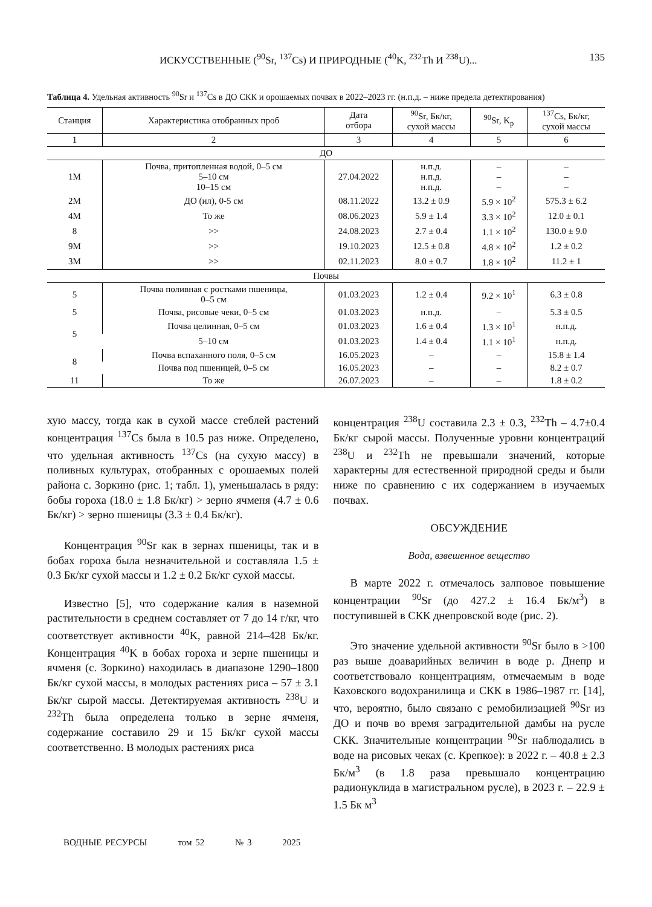ИСКУССТВЕННЫЕ (<sup>90</sup>Sr, <sup>137</sup>Cs) И ПРИРОДНЫЕ (<sup>40</sup>K, <sup>232</sup>Th И <sup>238</sup>U)... 135
Таблица 4. Удельная активность <sup>90</sup>Sr и <sup>137</sup>Cs в ДО СКК и орошаемых почвах в 2022–2023 гг. (н.п.д. – ниже предела детектирования)
| Станция | Характеристика отобранных проб | Дата отбора | <sup>90</sup>Sr, Бк/кг, сухой массы | <sup>90</sup>Sr, K<sub>p</sub> | <sup>137</sup>Cs, Бк/кг, сухой массы |
| --- | --- | --- | --- | --- | --- |
| 1 | 2 | 3 | 4 | 5 | 6 |
| ДО | | | | | |
| 1M | Почва, притопленная водой, 0–5 см 5–10 см 10–15 см | 27.04.2022 | н.п.д. н.п.д. н.п.д. | – – – | – – – |
| 2M | ДО (ил), 0-5 см | 08.11.2022 | 13.2 ± 0.9 | 5.9 × 10<sup>2</sup> | 575.3 ± 6.2 |
| 4M | То же | 08.06.2023 | 5.9 ± 1.4 | 3.3 × 10<sup>2</sup> | 12.0 ± 0.1 |
| 8 | >> | 24.08.2023 | 2.7 ± 0.4 | 1.1 × 10<sup>2</sup> | 130.0 ± 9.0 |
| 9M | >> | 19.10.2023 | 12.5 ± 0.8 | 4.8 × 10<sup>2</sup> | 1.2 ± 0.2 |
| 3M | >> | 02.11.2023 | 8.0 ± 0.7 | 1.8 × 10<sup>2</sup> | 11.2 ± 1 |
| Почвы | | | | | |
| 5 | Почва поливная с ростками пшеницы, 0–5 см | 01.03.2023 | 1.2 ± 0.4 | 9.2 × 10<sup>1</sup> | 6.3 ± 0.8 |
| 5 | Почва, рисовые чеки, 0–5 см | 01.03.2023 | н.п.д. | – | 5.3 ± 0.5 |
| 5 | Почва целинная, 0–5 см | 01.03.2023 | 1.6 ± 0.4 | 1.3 × 10<sup>1</sup> | н.п.д. |
| | 5–10 см | 01.03.2023 | 1.4 ± 0.4 | 1.1 × 10<sup>1</sup> | н.п.д. |
| 8 | Почва вспаханного поля, 0–5 см | 16.05.2023 | – | – | 15.8 ± 1.4 |
| | Почва под пшеницей, 0–5 см | 16.05.2023 | – | – | 8.2 ± 0.7 |
| 11 | То же | 26.07.2023 | – | – | 1.8 ± 0.2 |
хую массу, тогда как в сухой массе стеблей растений концентрация <sup>137</sup>Cs была в 10.5 раз ниже. Определено, что удельная активность <sup>137</sup>Cs (на сухую массу) в поливных культурах, отобранных с орошаемых полей района с. Зоркино (рис. 1; табл. 1), уменьшалась в ряду: бобы гороха (18.0 ± 1.8 Бк/кг) > зерно ячменя (4.7 ± 0.6 Бк/кг) > зерно пшеницы (3.3 ± 0.4 Бк/кг).
Концентрация <sup>90</sup>Sr как в зернах пшеницы, так и в бобах гороха была незначительной и составляла 1.5 ± 0.3 Бк/кг сухой массы и 1.2 ± 0.2 Бк/кг сухой массы.
Известно [5], что содержание калия в наземной растительности в среднем составляет от 7 до 14 г/кг, что соответствует активности <sup>40</sup>K, равной 214–428 Бк/кг. Концентрация <sup>40</sup>K в бобах гороха и зерне пшеницы и ячменя (с. Зоркино) находилась в диапазоне 1290–1800 Бк/кг сухой массы, в молодых растениях риса – 57 ± 3.1 Бк/кг сырой массы. Детектируемая активность <sup>238</sup>U и <sup>232</sup>Th была определена только в зерне ячменя, содержание составило 29 и 15 Бк/кг сухой массы соответственно. В молодых растениях риса
концентрация <sup>238</sup>U составила 2.3 ± 0.3, <sup>232</sup>Th – 4.7±0.4 Бк/кг сырой массы. Полученные уровни концентраций <sup>238</sup>U и <sup>232</sup>Th не превышали значений, которые характерны для естественной природной среды и были ниже по сравнению с их содержанием в изучаемых почвах.
ОБСУЖДЕНИЕ
Вода, взвешенное вещество
В марте 2022 г. отмечалось залповое повышение концентрации <sup>90</sup>Sr (до 427.2 ± 16.4 Бк/м<sup>3</sup>) в поступившей в СКК днепровской воде (рис. 2).
Это значение удельной активности <sup>90</sup>Sr было в >100 раз выше доаварийных величин в воде р. Днепр и соответствовало концентрациям, отмечаемым в воде Каховского водохранилища и СКК в 1986–1987 гг. [14], что, вероятно, было связано с ремобилизацией <sup>90</sup>Sr из ДО и почв во время заградительной дамбы на русле СКК. Значительные концентрации <sup>90</sup>Sr наблюдались в воде на рисовых чеках (с. Крепкое): в 2022 г. – 40.8 ± 2.3 Бк/м<sup>3</sup> (в 1.8 раза превышало концентрацию радионуклида в магистральном русле), в 2023 г. – 22.9 ± 1.5 Бк м<sup>3</sup>
ВОДНЫЕ РЕСУРСЫ том 52 № 3 2025